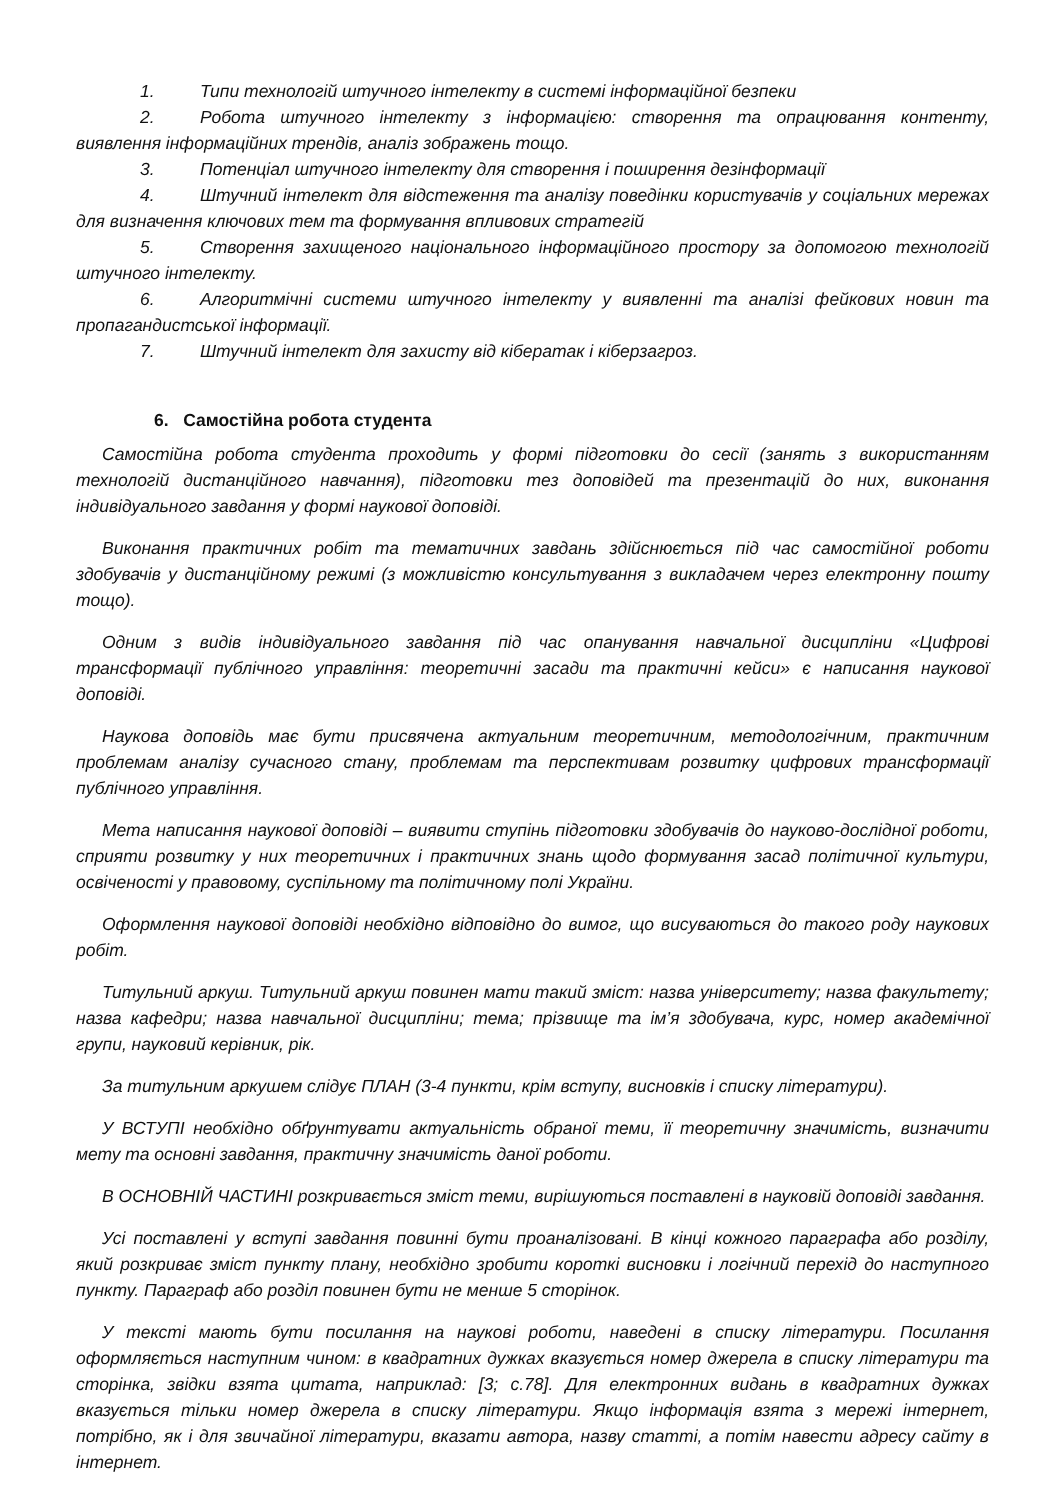1. Типи технологій штучного інтелекту в системі інформаційної безпеки
2. Робота штучного інтелекту з інформацією: створення та опрацювання контенту, виявлення інформаційних трендів, аналіз зображень тощо.
3. Потенціал штучного інтелекту для створення і поширення дезінформації
4. Штучний інтелект для відстеження та аналізу поведінки користувачів у соціальних мережах для визначення ключових тем та формування впливових стратегій
5. Створення захищеного національного інформаційного простору за допомогою технологій штучного інтелекту.
6. Алгоритмічні системи штучного інтелекту у виявленні та аналізі фейкових новин та пропагандистської інформації.
7. Штучний інтелект для захисту від кібератак і кіберзагроз.
6. Самостійна робота студента
Самостійна робота студента проходить у формі підготовки до сесії (занять з використанням технологій дистанційного навчання), підготовки тез доповідей та презентацій до них, виконання індивідуального завдання у формі наукової доповіді.
Виконання практичних робіт та тематичних завдань здійснюється під час самостійної роботи здобувачів у дистанційному режимі (з можливістю консультування з викладачем через електронну пошту тощо).
Одним з видів індивідуального завдання під час опанування навчальної дисципліни «Цифрові трансформації публічного управління: теоретичні засади та практичні кейси» є написання наукової доповіді.
Наукова доповідь має бути присвячена актуальним теоретичним, методологічним, практичним проблемам аналізу сучасного стану, проблемам та перспективам розвитку цифрових трансформації публічного управління.
Мета написання наукової доповіді – виявити ступінь підготовки здобувачів до науково-дослідної роботи, сприяти розвитку у них теоретичних і практичних знань щодо формування засад політичної культури, освіченості у правовому, суспільному та політичному полі України.
Оформлення наукової доповіді необхідно відповідно до вимог, що висуваються до такого роду наукових робіт.
Титульний аркуш. Титульний аркуш повинен мати такий зміст: назва університету; назва факультету; назва кафедри; назва навчальної дисципліни; тема; прізвище та ім’я здобувача, курс, номер академічної групи, науковий керівник, рік.
За титульним аркушем слідує ПЛАН (3-4 пункти, крім вступу, висновків і списку літератури).
У ВСТУПІ необхідно обґрунтувати актуальність обраної теми, її теоретичну значимість, визначити мету та основні завдання, практичну значимість даної роботи.
В ОСНОВНІЙ ЧАСТИНІ розкривається зміст теми, вирішуються поставлені в науковій доповіді завдання.
Усі поставлені у вступі завдання повинні бути проаналізовані. В кінці кожного параграфа або розділу, який розкриває зміст пункту плану, необхідно зробити короткі висновки і логічний перехід до наступного пункту. Параграф або розділ повинен бути не менше 5 сторінок.
У тексті мають бути посилання на наукові роботи, наведені в списку літератури. Посилання оформляється наступним чином: в квадратних дужках вказується номер джерела в списку літератури та сторінка, звідки взята цитата, наприклад: [3; с.78]. Для електронних видань в квадратних дужках вказується тільки номер джерела в списку літератури. Якщо інформація взята з мережі інтернет, потрібно, як і для звичайної літератури, вказати автора, назву статті, а потім навести адресу сайту в інтернет.